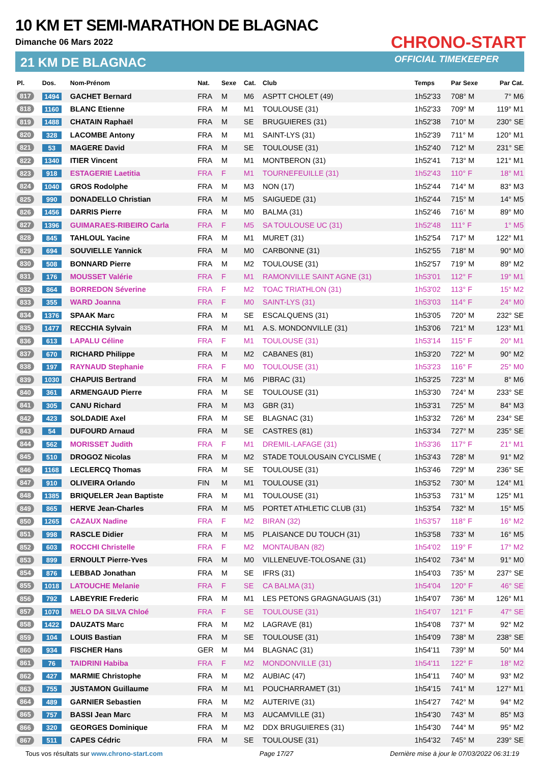10 KM ET SEMI-MARATHON DE BLAGNAC
Dimanche 06 Mars 2022
21 KM DE BLAGNAC
CHRONO-START
OFFICIAL TIMEKEEPER
| Pl. | Dos. | Nom-Prénom | Nat. | Sexe | Cat. | Club | Temps | Par Sexe | Par Cat. |
| --- | --- | --- | --- | --- | --- | --- | --- | --- | --- |
| 817 | 1494 | GACHET Bernard | FRA | M | M6 | ASPTT CHOLET (49) | 1h52'33 | 708° M | 7° M6 |
| 818 | 1160 | BLANC Etienne | FRA | M | M1 | TOULOUSE (31) | 1h52'33 | 709° M | 119° M1 |
| 819 | 1488 | CHATAIN Raphaël | FRA | M | SE | BRUGUIERES (31) | 1h52'38 | 710° M | 230° SE |
| 820 | 328 | LACOMBE Antony | FRA | M | M1 | SAINT-LYS (31) | 1h52'39 | 711° M | 120° M1 |
| 821 | 53 | MAGERE David | FRA | M | SE | TOULOUSE (31) | 1h52'40 | 712° M | 231° SE |
| 822 | 1340 | ITIER Vincent | FRA | M | M1 | MONTBERON (31) | 1h52'41 | 713° M | 121° M1 |
| 823 | 918 | ESTAGERIE Laetitia | FRA | F | M1 | TOURNEFEUILLE (31) | 1h52'43 | 110° F | 18° M1 |
| 824 | 1040 | GROS Rodolphe | FRA | M | M3 | NON (17) | 1h52'44 | 714° M | 83° M3 |
| 825 | 990 | DONADELLO Christian | FRA | M | M5 | SAIGUEDE (31) | 1h52'44 | 715° M | 14° M5 |
| 826 | 1456 | DARRIS Pierre | FRA | M | M0 | BALMA (31) | 1h52'46 | 716° M | 89° M0 |
| 827 | 1396 | GUIMARAES-RIBEIRO Carla | FRA | F | M5 | SA TOULOUSE UC (31) | 1h52'48 | 111° F | 1° M5 |
| 828 | 845 | TAHLOUL Yacine | FRA | M | M1 | MURET (31) | 1h52'54 | 717° M | 122° M1 |
| 829 | 694 | SOUVIELLE Yannick | FRA | M | M0 | CARBONNE (31) | 1h52'55 | 718° M | 90° M0 |
| 830 | 508 | BONNARD Pierre | FRA | M | M2 | TOULOUSE (31) | 1h52'57 | 719° M | 89° M2 |
| 831 | 176 | MOUSSET Valérie | FRA | F | M1 | RAMONVILLE SAINT AGNE (31) | 1h53'01 | 112° F | 19° M1 |
| 832 | 864 | BORREDON Séverine | FRA | F | M2 | TOAC TRIATHLON (31) | 1h53'02 | 113° F | 15° M2 |
| 833 | 355 | WARD Joanna | FRA | F | M0 | SAINT-LYS (31) | 1h53'03 | 114° F | 24° M0 |
| 834 | 1376 | SPAAK Marc | FRA | M | SE | ESCALQUENS (31) | 1h53'05 | 720° M | 232° SE |
| 835 | 1477 | RECCHIA Sylvain | FRA | M | M1 | A.S. MONDONVILLE (31) | 1h53'06 | 721° M | 123° M1 |
| 836 | 613 | LAPALU Céline | FRA | F | M1 | TOULOUSE (31) | 1h53'14 | 115° F | 20° M1 |
| 837 | 670 | RICHARD Philippe | FRA | M | M2 | CABANES (81) | 1h53'20 | 722° M | 90° M2 |
| 838 | 197 | RAYNAUD Stephanie | FRA | F | M0 | TOULOUSE (31) | 1h53'23 | 116° F | 25° M0 |
| 839 | 1030 | CHAPUIS Bertrand | FRA | M | M6 | PIBRAC (31) | 1h53'25 | 723° M | 8° M6 |
| 840 | 361 | ARMENGAUD Pierre | FRA | M | SE | TOULOUSE (31) | 1h53'30 | 724° M | 233° SE |
| 841 | 305 | CANU Richard | FRA | M | M3 | GBR (31) | 1h53'31 | 725° M | 84° M3 |
| 842 | 423 | SOLDADIE Axel | FRA | M | SE | BLAGNAC (31) | 1h53'32 | 726° M | 234° SE |
| 843 | 54 | DUFOURD Arnaud | FRA | M | SE | CASTRES (81) | 1h53'34 | 727° M | 235° SE |
| 844 | 562 | MORISSET Judith | FRA | F | M1 | DREMIL-LAFAGE (31) | 1h53'36 | 117° F | 21° M1 |
| 845 | 510 | DROGOZ Nicolas | FRA | M | M2 | STADE TOULOUSAIN CYCLISME ( | 1h53'43 | 728° M | 91° M2 |
| 846 | 1168 | LECLERCQ Thomas | FRA | M | SE | TOULOUSE (31) | 1h53'46 | 729° M | 236° SE |
| 847 | 910 | OLIVEIRA Orlando | FIN | M | M1 | TOULOUSE (31) | 1h53'52 | 730° M | 124° M1 |
| 848 | 1385 | BRIQUELER Jean Baptiste | FRA | M | M1 | TOULOUSE (31) | 1h53'53 | 731° M | 125° M1 |
| 849 | 865 | HERVE Jean-Charles | FRA | M | M5 | PORTET ATHLETIC CLUB (31) | 1h53'54 | 732° M | 15° M5 |
| 850 | 1265 | CAZAUX Nadine | FRA | F | M2 | BIRAN (32) | 1h53'57 | 118° F | 16° M2 |
| 851 | 998 | RASCLE Didier | FRA | M | M5 | PLAISANCE DU TOUCH (31) | 1h53'58 | 733° M | 16° M5 |
| 852 | 603 | ROCCHI Christelle | FRA | F | M2 | MONTAUBAN (82) | 1h54'02 | 119° F | 17° M2 |
| 853 | 899 | ERNOULT Pierre-Yves | FRA | M | M0 | VILLENEUVE-TOLOSANE (31) | 1h54'02 | 734° M | 91° M0 |
| 854 | 876 | LEBBAD Jonathan | FRA | M | SE | IFRS (31) | 1h54'03 | 735° M | 237° SE |
| 855 | 1018 | LATOUCHE Melanie | FRA | F | SE | CA BALMA (31) | 1h54'04 | 120° F | 46° SE |
| 856 | 792 | LABEYRIE Frederic | FRA | M | M1 | LES PETONS GRAGNAGUAIS (31) | 1h54'07 | 736° M | 126° M1 |
| 857 | 1070 | MELO DA SILVA Chloé | FRA | F | SE | TOULOUSE (31) | 1h54'07 | 121° F | 47° SE |
| 858 | 1422 | DAUZATS Marc | FRA | M | M2 | LAGRAVE (81) | 1h54'08 | 737° M | 92° M2 |
| 859 | 104 | LOUIS Bastian | FRA | M | SE | TOULOUSE (31) | 1h54'09 | 738° M | 238° SE |
| 860 | 934 | FISCHER Hans | GER | M | M4 | BLAGNAC (31) | 1h54'11 | 739° M | 50° M4 |
| 861 | 76 | TAIDRINI Habiba | FRA | F | M2 | MONDONVILLE (31) | 1h54'11 | 122° F | 18° M2 |
| 862 | 427 | MARMIE Christophe | FRA | M | M2 | AUBIAC (47) | 1h54'11 | 740° M | 93° M2 |
| 863 | 755 | JUSTAMON Guillaume | FRA | M | M1 | POUCHARRAMET (31) | 1h54'15 | 741° M | 127° M1 |
| 864 | 489 | GARNIER Sebastien | FRA | M | M2 | AUTERIVE (31) | 1h54'27 | 742° M | 94° M2 |
| 865 | 757 | BASSI Jean Marc | FRA | M | M3 | AUCAMVILLE (31) | 1h54'30 | 743° M | 85° M3 |
| 866 | 320 | GEORGES Dominique | FRA | M | M2 | DDX BRUGUIERES (31) | 1h54'30 | 744° M | 95° M2 |
| 867 | 511 | CAPES Cédric | FRA | M | SE | TOULOUSE (31) | 1h54'32 | 745° M | 239° SE |
Tous vos résultats sur www.chrono-start.com Page 17/27 Dernière mise à jour le 07/03/2022 06:31:19